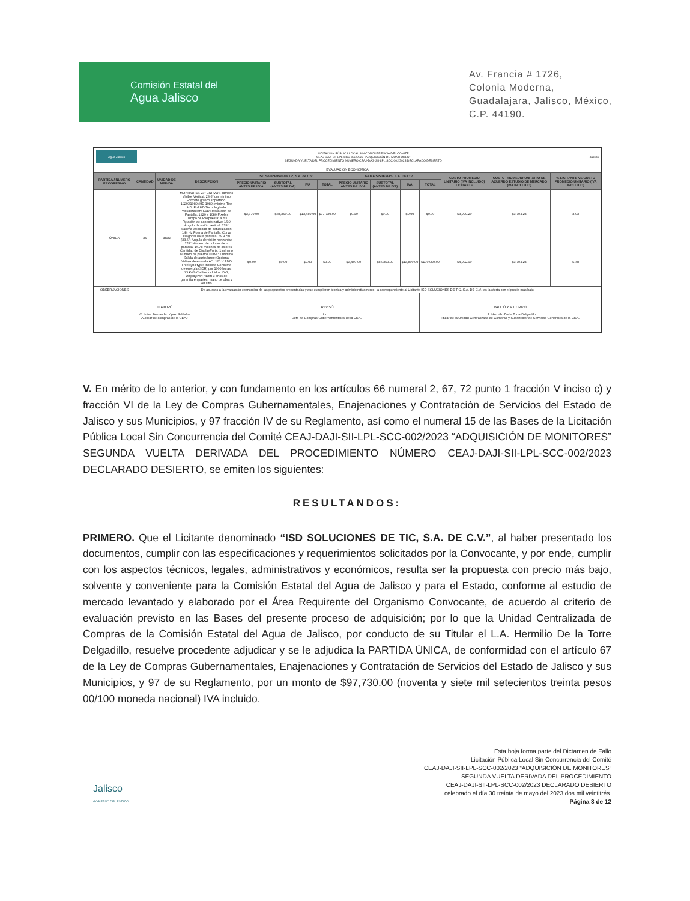Comisión Estatal del
Agua Jalisco
Av. Francia # 1726,
Colonia Moderna,
Guadalajara, Jalisco, México,
C.P. 44190.
Agua Jalisco LICITACIÓN PÚBLICA LOCAL SIN CONCURRENCIA DEL COMITÉ
CEAJ-DAJI-SII-LPL-SCC-002/2023 "ADQUISICIÓN DE MONITORES"
SEGUNDA VUELTA DEL PROCEDIMIENTO NÚMERO CEAJ-DAJI-SII-LPL-SCC-002/2023 DECLARADO DESIERTO Jalisco
| EVALUACIÓN ECONÓMICA | | | | | | | | | | | | | | |
| PARTIDA / NÚMERO PROGRESIVO | CANTIDAD | UNIDAD DE MEDIDA | DESCRIPCIÓN | ISD Soluciones de Tic, S.A. de C.V. | | | | GAMA SISTEMAS, S.A. DE C.V. | | | | COSTO PROMEDIO UNITARIO (IVA INCLUIDO) LICITANTE | COSTO PROMEDIO UNITARIO DE ACUERDO ESTUDIO DE MERCADO (IVA INCLUIDO) | % LICITANTE VS COSTO PROMEDIO UNITARIO (IVA INCLUIDO) |
| | | | | PRECIO UNITARIO ANTES DE I.V.A. | SUBTOTAL (ANTES DE IVA) | IVA | TOTAL | PRECIO UNITARIO ANTES DE I.V.A. | SUBTOTAL (ANTES DE IVA) | IVA | TOTAL | | | |
| ÚNICA | 25 | BIEN | MONITORES 23" CURVOS Tamaño Visible Vertical: 23.6" cm mínimo Formato gráfico soportado: 1920X1080 (HD 1080) mínimo Tipo HD: Full HD Tecnología de Visualización: LED Resolución de Pantalla: 1920 x 1080 Pixeles Tiempo de Respuesta: 4 ms Relación de aspecto nativa: 16:9 Ángulo de visión vertical: 178° Máxima velocidad de actualización: 144 Hz Forma de Pantalla: Curva Diagonal de la pantalla: 59.9 cm (23.6") Ángulo de visión horizontal: 178° Número de colores de la pantalla: 16.78 millones de colores Cantidad de DisplayPorts: 1 mínimo Número de puertos HDMI: 1 mínimo Salida de auriculares: Opcional Voltaje de entrada AC: 120 V AMD FreeSync type: Incluido Consumo de energía (SDR) por 1000 horas: 23 kWh Cables incluidos: DVI, DisplayPort HDMI 3 años de garantía en partes, mano de obra y en sitio | $3,370.00 | $84,250.00 | $13,480.00 | $97,730.00 | $0.00 | $0.00 | $0.00 | $0.00 | $3,909.20 | $3,794.24 | 3.03 |
| | | | | $0.00 | $0.00 | $0.00 | $0.00 | $3,450.00 | $86,250.00 | $13,800.00 | $100,050.00 | $4,002.00 | $3,794.24 | 5.48 |
| OBSERVACIONES | De acuerdo a la evaluación económica de las propuestas presentadas y que cumplieron técnica y administrativamente, la correspondiente al Licitante ISD SOLUCIONES DE TIC, S.A. DE C.V., es la oferta con el precio más bajo. | | | | | | | | | | | | | |
| ELABORÓ C. Luisa Fernanda López Saldaña Auxiliar de compras de la CEAJ | | | | REVISÓ Lic. ... Jefe de Compras Gubernamentales de la CEAJ | | | | | | | VALIDÓ Y AUTORIZÓ L.A. Hermilio De la Torre Delgadillo Titular de la Unidad Centralizada de Compras y Subdirector de Servicios Generales de la CEAJ | | | |
V. En mérito de lo anterior, y con fundamento en los artículos 66 numeral 2, 67, 72 punto 1 fracción V inciso c) y fracción VI de la Ley de Compras Gubernamentales, Enajenaciones y Contratación de Servicios del Estado de Jalisco y sus Municipios, y 97 fracción IV de su Reglamento, así como el numeral 15 de las Bases de la Licitación Pública Local Sin Concurrencia del Comité CEAJ-DAJI-SII-LPL-SCC-002/2023 “ADQUISICIÓN DE MONITORES” SEGUNDA VUELTA DERIVADA DEL PROCEDIMIENTO NÚMERO CEAJ-DAJI-SII-LPL-SCC-002/2023 DECLARADO DESIERTO, se emiten los siguientes:
RESULTANDOS:
PRIMERO. Que el Licitante denominado “ISD SOLUCIONES DE TIC, S.A. DE C.V.”, al haber presentado los documentos, cumplir con las especificaciones y requerimientos solicitados por la Convocante, y por ende, cumplir con los aspectos técnicos, legales, administrativos y económicos, resulta ser la propuesta con precio más bajo, solvente y conveniente para la Comisión Estatal del Agua de Jalisco y para el Estado, conforme al estudio de mercado levantado y elaborado por el Área Requirente del Organismo Convocante, de acuerdo al criterio de evaluación previsto en las Bases del presente proceso de adquisición; por lo que la Unidad Centralizada de Compras de la Comisión Estatal del Agua de Jalisco, por conducto de su Titular el L.A. Hermilio De la Torre Delgadillo, resuelve procedente adjudicar y se le adjudica la PARTIDA ÚNICA, de conformidad con el artículo 67 de la Ley de Compras Gubernamentales, Enajenaciones y Contratación de Servicios del Estado de Jalisco y sus Municipios, y 97 de su Reglamento, por un monto de $97,730.00 (noventa y siete mil setecientos treinta pesos 00/100 moneda nacional) IVA incluido.
Jalisco
GOBIERNO DEL ESTADO
Esta hoja forma parte del Dictamen de Fallo
Licitación Pública Local Sin Concurrencia del Comité
CEAJ-DAJI-SII-LPL-SCC-002/2023 “ADQUISICIÓN DE MONITORES”
SEGUNDA VUELTA DERIVADA DEL PROCEDIMIENTO
CEAJ-DAJI-SII-LPL-SCC-002/2023 DECLARADO DESIERTO
celebrado el día 30 treinta de mayo del 2023 dos mil veintitrés.
Página 8 de 12